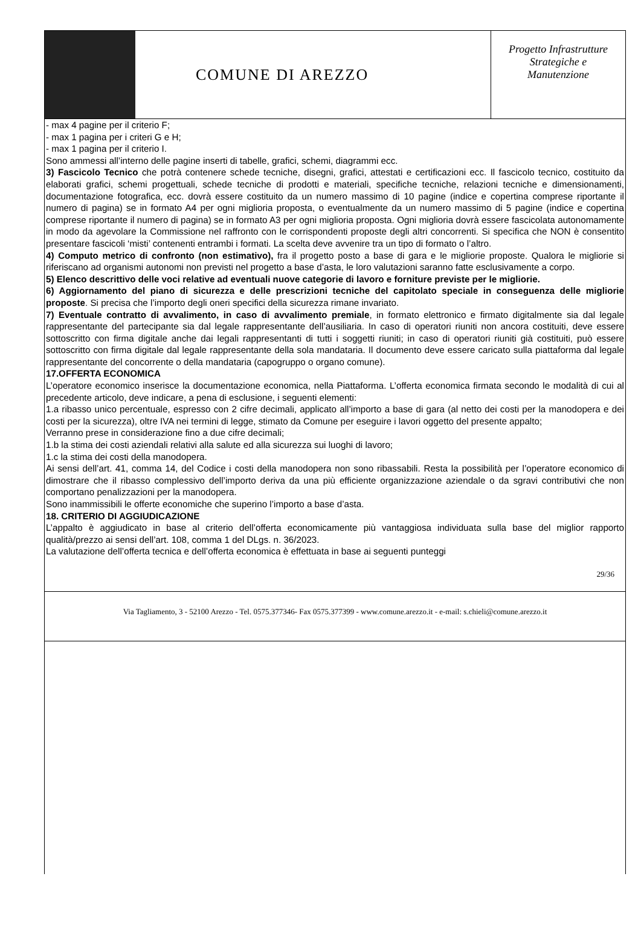COMUNE DI AREZZO
Progetto Infrastrutture
Strategiche e
Manutenzione
- max 4 pagine per il criterio F;
- max 1 pagina per i criteri G e H;
- max 1 pagina per il criterio I.
Sono ammessi all’interno delle pagine inserti di tabelle, grafici, schemi, diagrammi ecc.
3) Fascicolo Tecnico che potrà contenere schede tecniche, disegni, grafici, attestati e certificazioni ecc. Il fascicolo tecnico, costituito da elaborati grafici, schemi progettuali, schede tecniche di prodotti e materiali, specifiche tecniche, relazioni tecniche e dimensionamenti, documentazione fotografica, ecc. dovrà essere costituito da un numero massimo di 10 pagine (indice e copertina comprese riportante il numero di pagina) se in formato A4 per ogni miglioria proposta, o eventualmente da un numero massimo di 5 pagine (indice e copertina comprese riportante il numero di pagina) se in formato A3 per ogni miglioria proposta. Ogni miglioria dovrà essere fascicolata autonomamente in modo da agevolare la Commissione nel raffronto con le corrispondenti proposte degli altri concorrenti. Si specifica che NON è consentito presentare fascicoli ‘misti’ contenenti entrambi i formati. La scelta deve avvenire tra un tipo di formato o l’altro.
4) Computo metrico di confronto (non estimativo), fra il progetto posto a base di gara e le migliorie proposte. Qualora le migliorie si riferiscano ad organismi autonomi non previsti nel progetto a base d’asta, le loro valutazioni saranno fatte esclusivamente a corpo.
5) Elenco descrittivo delle voci relative ad eventuali nuove categorie di lavoro e forniture previste per le migliorie.
6) Aggiornamento del piano di sicurezza e delle prescrizioni tecniche del capitolato speciale in conseguenza delle migliorie proposte. Si precisa che l’importo degli oneri specifici della sicurezza rimane invariato.
7) Eventuale contratto di avvalimento, in caso di avvalimento premiale, in formato elettronico e firmato digitalmente sia dal legale rappresentante del partecipante sia dal legale rappresentante dell’ausiliaria. In caso di operatori riuniti non ancora costituiti, deve essere sottoscritto con firma digitale anche dai legali rappresentanti di tutti i soggetti riuniti; in caso di operatori riuniti già costituiti, può essere sottoscritto con firma digitale dal legale rappresentante della sola mandataria. Il documento deve essere caricato sulla piattaforma dal legale rappresentante del concorrente o della mandataria (capogruppo o organo comune).
17.OFFERTA ECONOMICA
L’operatore economico inserisce la documentazione economica, nella Piattaforma. L’offerta economica firmata secondo le modalità di cui al precedente articolo, deve indicare, a pena di esclusione, i seguenti elementi:
1.a ribasso unico percentuale, espresso con 2 cifre decimali, applicato all’importo a base di gara (al netto dei costi per la manodopera e dei costi per la sicurezza), oltre IVA nei termini di legge, stimato da Comune per eseguire i lavori oggetto del presente appalto;
Verranno prese in considerazione fino a due cifre decimali;
1.b la stima dei costi aziendali relativi alla salute ed alla sicurezza sui luoghi di lavoro;
1.c la stima dei costi della manodopera.
Ai sensi dell’art. 41, comma 14, del Codice i costi della manodopera non sono ribassabili. Resta la possibilità per l’operatore economico di dimostrare che il ribasso complessivo dell’importo deriva da una più efficiente organizzazione aziendale o da sgravi contributivi che non comportano penalizzazioni per la manodopera.
Sono inammissibili le offerte economiche che superino l’importo a base d’asta.
18. CRITERIO DI AGGIUDICAZIONE
L’appalto è aggiudicato in base al criterio dell’offerta economicamente più vantaggiosa individuata sulla base del miglior rapporto qualità/prezzo ai sensi dell’art. 108, comma 1 del DLgs. n. 36/2023.
La valutazione dell’offerta tecnica e dell’offerta economica è effettuata in base ai seguenti punteggi
29/36
Via Tagliamento, 3 - 52100 Arezzo - Tel. 0575.377346- Fax 0575.377399 - www.comune.arezzo.it - e-mail: s.chieli@comune.arezzo.it